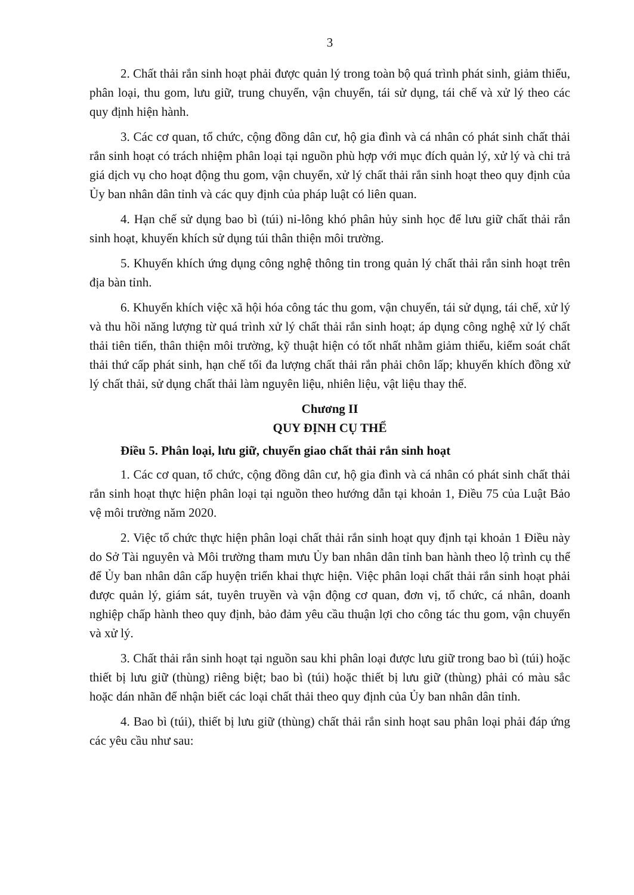3
2. Chất thải rắn sinh hoạt phải được quản lý trong toàn bộ quá trình phát sinh, giảm thiểu, phân loại, thu gom, lưu giữ, trung chuyển, vận chuyển, tái sử dụng, tái chế và xử lý theo các quy định hiện hành.
3. Các cơ quan, tổ chức, cộng đồng dân cư, hộ gia đình và cá nhân có phát sinh chất thải rắn sinh hoạt có trách nhiệm phân loại tại nguồn phù hợp với mục đích quản lý, xử lý và chi trả giá dịch vụ cho hoạt động thu gom, vận chuyển, xử lý chất thải rắn sinh hoạt theo quy định của Ủy ban nhân dân tỉnh và các quy định của pháp luật có liên quan.
4. Hạn chế sử dụng bao bì (túi) ni-lông khó phân hủy sinh học để lưu giữ chất thải rắn sinh hoạt, khuyến khích sử dụng túi thân thiện môi trường.
5. Khuyến khích ứng dụng công nghệ thông tin trong quản lý chất thải rắn sinh hoạt trên địa bàn tỉnh.
6. Khuyến khích việc xã hội hóa công tác thu gom, vận chuyển, tái sử dụng, tái chế, xử lý và thu hồi năng lượng từ quá trình xử lý chất thải rắn sinh hoạt; áp dụng công nghệ xử lý chất thải tiên tiến, thân thiện môi trường, kỹ thuật hiện có tốt nhất nhằm giảm thiểu, kiểm soát chất thải thứ cấp phát sinh, hạn chế tối đa lượng chất thải rắn phải chôn lấp; khuyến khích đồng xử lý chất thải, sử dụng chất thải làm nguyên liệu, nhiên liệu, vật liệu thay thế.
Chương II
QUY ĐỊNH CỤ THỂ
Điều 5. Phân loại, lưu giữ, chuyển giao chất thải rắn sinh hoạt
1. Các cơ quan, tổ chức, cộng đồng dân cư, hộ gia đình và cá nhân có phát sinh chất thải rắn sinh hoạt thực hiện phân loại tại nguồn theo hướng dẫn tại khoản 1, Điều 75 của Luật Bảo vệ môi trường năm 2020.
2. Việc tổ chức thực hiện phân loại chất thải rắn sinh hoạt quy định tại khoản 1 Điều này do Sở Tài nguyên và Môi trường tham mưu Ủy ban nhân dân tỉnh ban hành theo lộ trình cụ thể để Ủy ban nhân dân cấp huyện triển khai thực hiện. Việc phân loại chất thải rắn sinh hoạt phải được quản lý, giám sát, tuyên truyền và vận động cơ quan, đơn vị, tổ chức, cá nhân, doanh nghiệp chấp hành theo quy định, bảo đảm yêu cầu thuận lợi cho công tác thu gom, vận chuyển và xử lý.
3. Chất thải rắn sinh hoạt tại nguồn sau khi phân loại được lưu giữ trong bao bì (túi) hoặc thiết bị lưu giữ (thùng) riêng biệt; bao bì (túi) hoặc thiết bị lưu giữ (thùng) phải có màu sắc hoặc dán nhãn để nhận biết các loại chất thải theo quy định của Ủy ban nhân dân tỉnh.
4. Bao bì (túi), thiết bị lưu giữ (thùng) chất thải rắn sinh hoạt sau phân loại phải đáp ứng các yêu cầu như sau: